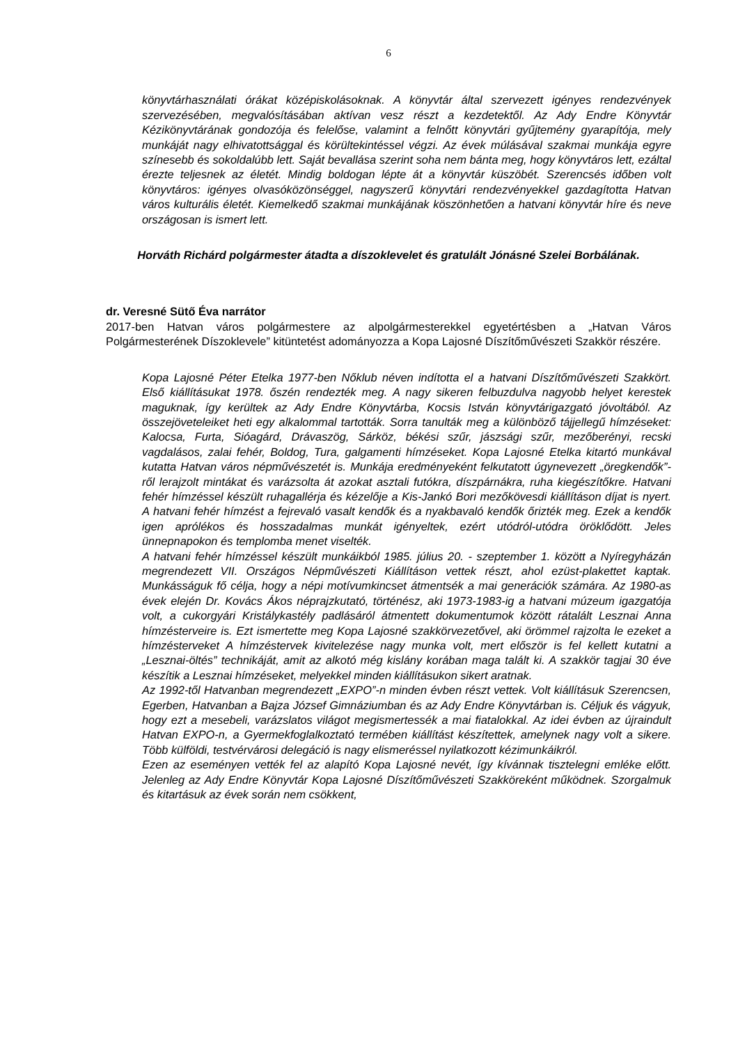6
könyvtárhasználati órákat középiskolásoknak. A könyvtár által szervezett igényes rendezvények szervezésében, megvalósításában aktívan vesz részt a kezdetektől. Az Ady Endre Könyvtár Kézikönyvtárának gondozója és felelőse, valamint a felnőtt könyvtári gyűjtemény gyarapítója, mely munkáját nagy elhivatottsággal és körültekintéssel végzi. Az évek múlásával szakmai munkája egyre színesebb és sokoldalúbb lett. Saját bevallása szerint soha nem bánta meg, hogy könyvtáros lett, ezáltal érezte teljesnek az életét. Mindig boldogan lépte át a könyvtár küszöbét. Szerencsés időben volt könyvtáros: igényes olvasóközönséggel, nagyszerű könyvtári rendezvényekkel gazdagította Hatvan város kulturális életét. Kiemelkedő szakmai munkájának köszönhetően a hatvani könyvtár híre és neve országosan is ismert lett.
Horváth Richárd polgármester átadta a díszoklevelet és gratulált Jónásné Szelei Borbálának.
dr. Veresné Sütő Éva narrátor
2017-ben Hatvan város polgármestere az alpolgármesterekkel egyetértésben a „Hatvan Város Polgármesterének Díszoklevele” kitüntetést adományozza a Kopa Lajosné Díszítőművészeti Szakkör részére.
Kopa Lajosné Péter Etelka 1977-ben Nőklub néven indította el a hatvani Díszítőművészeti Szakkört. Első kiállításukat 1978. őszén rendezték meg. A nagy sikeren felbuzdulva nagyobb helyet kerestek maguknak, így kerültek az Ady Endre Könyvtárba, Kocsis István könyvtárigazgató jóvoltából. Az összejöveteleiket heti egy alkalommal tartották. Sorra tanulták meg a különböző tájjellegű hímzéseket: Kalocsa, Furta, Sióagárd, Drávaszög, Sárköz, békési szűr, jászsági szűr, mezőberényi, recski vagdalásos, zalai fehér, Boldog, Tura, galgamenti hímzéseket. Kopa Lajosné Etelka kitartó munkával kutatta Hatvan város népművészetét is. Munkája eredményeként felkutatott úgynevezett „öregkendők”-ről lerajzolt mintákat és varázsolta át azokat asztali futókra, díszpárnákra, ruha kiegészítőkre. Hatvani fehér hímzéssel készült ruhagallérja és kézelője a Kis-Jankó Bori mezőkövesdi kiállításon díjat is nyert. A hatvani fehér hímzést a fejrevaló vasalt kendők és a nyakbavaló kendők őrizték meg. Ezek a kendők igen aprólékos és hosszadalmas munkát igényeltek, ezért utódról-utódra öröklődött. Jeles ünnepnapokon és templomba menet viselték.
A hatvani fehér hímzéssel készült munkáikból 1985. július 20. - szeptember 1. között a Nyíregyházán megrendezett VII. Országos Népművészeti Kiállításon vettek részt, ahol ezüst-plakettet kaptak. Munkásságuk fő célja, hogy a népi motívumkincset átmentsék a mai generációk számára. Az 1980-as évek elején Dr. Kovács Ákos néprajzkutató, történész, aki 1973-1983-ig a hatvani múzeum igazgatója volt, a cukorgyári Kristálykastély padlásáról átmentett dokumentumok között rátalált Lesznai Anna hímzésterveire is. Ezt ismertette meg Kopa Lajosné szakkörvezetővel, aki örömmel rajzolta le ezeket a hímzésterveket A hímzéstervek kivitelezése nagy munka volt, mert először is fel kellett kutatni a „Lesznai-öltés” technikáját, amit az alkotó még kislány korában maga talált ki. A szakkör tagjai 30 éve készítik a Lesznai hímzéseket, melyekkel minden kiállításukon sikert aratnak.
Az 1992-től Hatvanban megrendezett „EXPO”-n minden évben részt vettek. Volt kiállításuk Szerencsen, Egerben, Hatvanban a Bajza József Gimnáziumban és az Ady Endre Könyvtárban is. Céljuk és vágyuk, hogy ezt a mesebeli, varázslatos világot megismertessék a mai fiatalokkal. Az idei évben az újraindult Hatvan EXPO-n, a Gyermekfoglalkoztató termében kiállítást készítettek, amelynek nagy volt a sikere. Több külföldi, testvérvárosi delegáció is nagy elismeréssel nyilatkozott kézimunkáikról.
Ezen az eseményen vették fel az alapító Kopa Lajosné nevét, így kívánnak tisztelegni emléke előtt. Jelenleg az Ady Endre Könyvtár Kopa Lajosné Díszítőművészeti Szakköreként működnek. Szorgalmuk és kitartásuk az évek során nem csökkent,